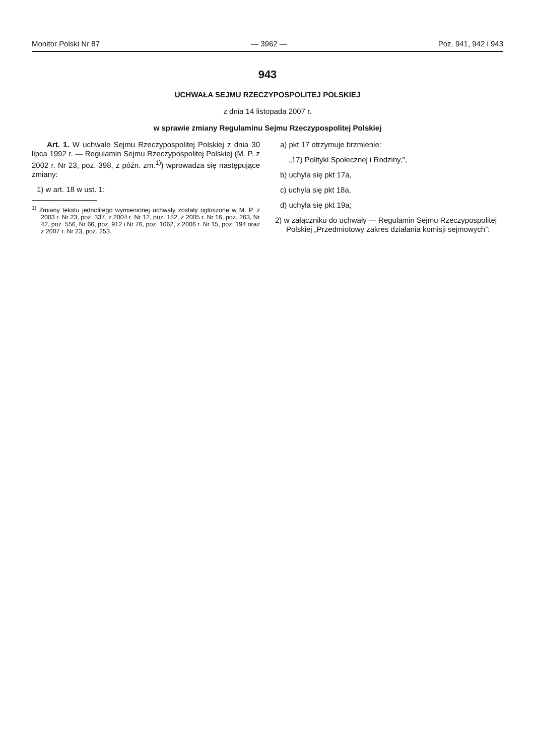Monitor Polski Nr 87 — 3962 — Poz. 941, 942 i 943
943
UCHWAŁA SEJMU RZECZYPOSPOLITEJ POLSKIEJ
z dnia 14 listopada 2007 r.
w sprawie zmiany Regulaminu Sejmu Rzeczypospolitej Polskiej
Art. 1. W uchwale Sejmu Rzeczypospolitej Polskiej z dnia 30 lipca 1992 r. — Regulamin Sejmu Rzeczypospolitej Polskiej (M. P. z 2002 r. Nr 23, poz. 398, z późn. zm.<sup>1)</sup>) wprowadza się następujące zmiany:
1) w art. 18 w ust. 1:
<sup>1)</sup> Zmiany tekstu jednolitego wymienionej uchwały zostały ogłoszone w M. P. z 2003 r. Nr 23, poz. 337, z 2004 r. Nr 12, poz. 182, z 2005 r. Nr 16, poz. 263, Nr 42, poz. 556, Nr 66, poz. 912 i Nr 76, poz. 1062, z 2006 r. Nr 15, poz. 194 oraz z 2007 r. Nr 23, poz. 253.
a) pkt 17 otrzymuje brzmienie:
„17) Polityki Społecznej i Rodziny,”,
b) uchyla się pkt 17a,
c) uchyla się pkt 18a,
d) uchyla się pkt 19a;
2) w załączniku do uchwały — Regulamin Sejmu Rzeczypospolitej Polskiej „Przedmiotowy zakres działania komisji sejmowych”: